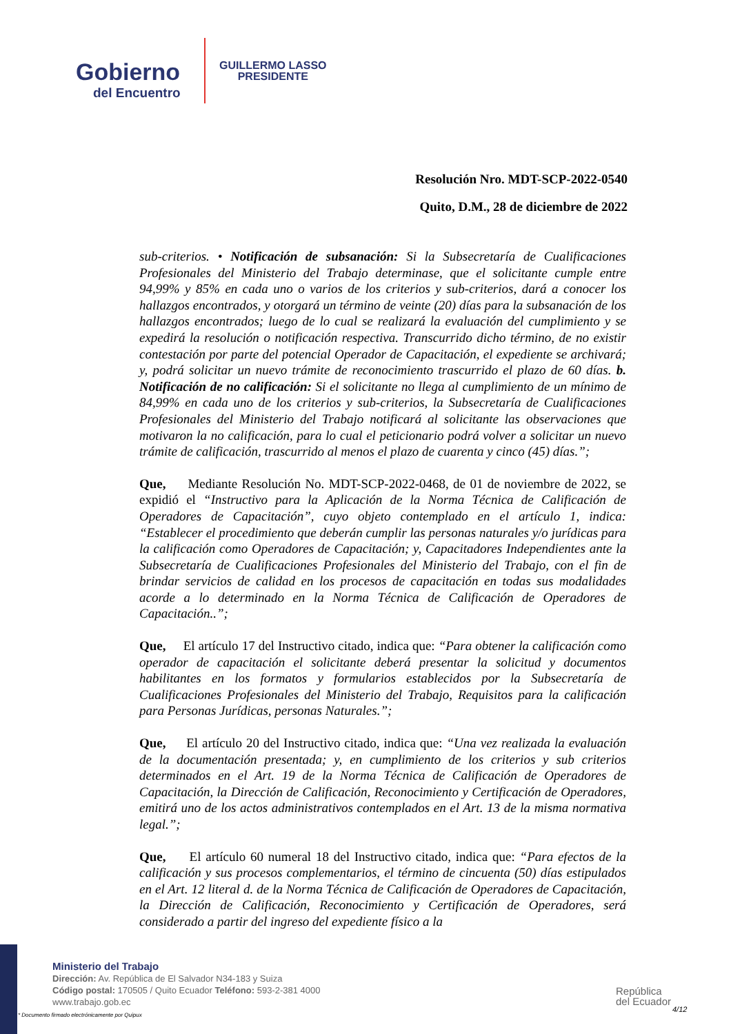Gobierno
del Encuentro
GUILLERMO LASSO
PRESIDENTE
Resolución Nro. MDT-SCP-2022-0540
Quito, D.M., 28 de diciembre de 2022
sub-criterios. • Notificación de subsanación: Si la Subsecretaría de Cualificaciones Profesionales del Ministerio del Trabajo determinase, que el solicitante cumple entre 94,99% y 85% en cada uno o varios de los criterios y sub-criterios, dará a conocer los hallazgos encontrados, y otorgará un término de veinte (20) días para la subsanación de los hallazgos encontrados; luego de lo cual se realizará la evaluación del cumplimiento y se expedirá la resolución o notificación respectiva. Transcurrido dicho término, de no existir contestación por parte del potencial Operador de Capacitación, el expediente se archivará; y, podrá solicitar un nuevo trámite de reconocimiento trascurrido el plazo de 60 días. b. Notificación de no calificación: Si el solicitante no llega al cumplimiento de un mínimo de 84,99% en cada uno de los criterios y sub-criterios, la Subsecretaría de Cualificaciones Profesionales del Ministerio del Trabajo notificará al solicitante las observaciones que motivaron la no calificación, para lo cual el peticionario podrá volver a solicitar un nuevo trámite de calificación, trascurrido al menos el plazo de cuarenta y cinco (45) días.”;
Que, Mediante Resolución No. MDT-SCP-2022-0468, de 01 de noviembre de 2022, se expidió el “Instructivo para la Aplicación de la Norma Técnica de Calificación de Operadores de Capacitación”, cuyo objeto contemplado en el artículo 1, indica: “Establecer el procedimiento que deberán cumplir las personas naturales y/o jurídicas para la calificación como Operadores de Capacitación; y, Capacitadores Independientes ante la Subsecretaría de Cualificaciones Profesionales del Ministerio del Trabajo, con el fin de brindar servicios de calidad en los procesos de capacitación en todas sus modalidades acorde a lo determinado en la Norma Técnica de Calificación de Operadores de Capacitación..”;
Que, El artículo 17 del Instructivo citado, indica que: “Para obtener la calificación como operador de capacitación el solicitante deberá presentar la solicitud y documentos habilitantes en los formatos y formularios establecidos por la Subsecretaría de Cualificaciones Profesionales del Ministerio del Trabajo, Requisitos para la calificación para Personas Jurídicas, personas Naturales.”;
Que, El artículo 20 del Instructivo citado, indica que: “Una vez realizada la evaluación de la documentación presentada; y, en cumplimiento de los criterios y sub criterios determinados en el Art. 19 de la Norma Técnica de Calificación de Operadores de Capacitación, la Dirección de Calificación, Reconocimiento y Certificación de Operadores, emitirá uno de los actos administrativos contemplados en el Art. 13 de la misma normativa legal.”;
Que, El artículo 60 numeral 18 del Instructivo citado, indica que: “Para efectos de la calificación y sus procesos complementarios, el término de cincuenta (50) días estipulados en el Art. 12 literal d. de la Norma Técnica de Calificación de Operadores de Capacitación, la Dirección de Calificación, Reconocimiento y Certificación de Operadores, será considerado a partir del ingreso del expediente físico a la
Ministerio del Trabajo
Dirección: Av. República de El Salvador N34-183 y Suiza
Código postal: 170505 / Quito Ecuador Teléfono: 593-2-381 4000
www.trabajo.gob.ec
* Documento firmado electrónicamente por Quipux
República
del Ecuador
4/12